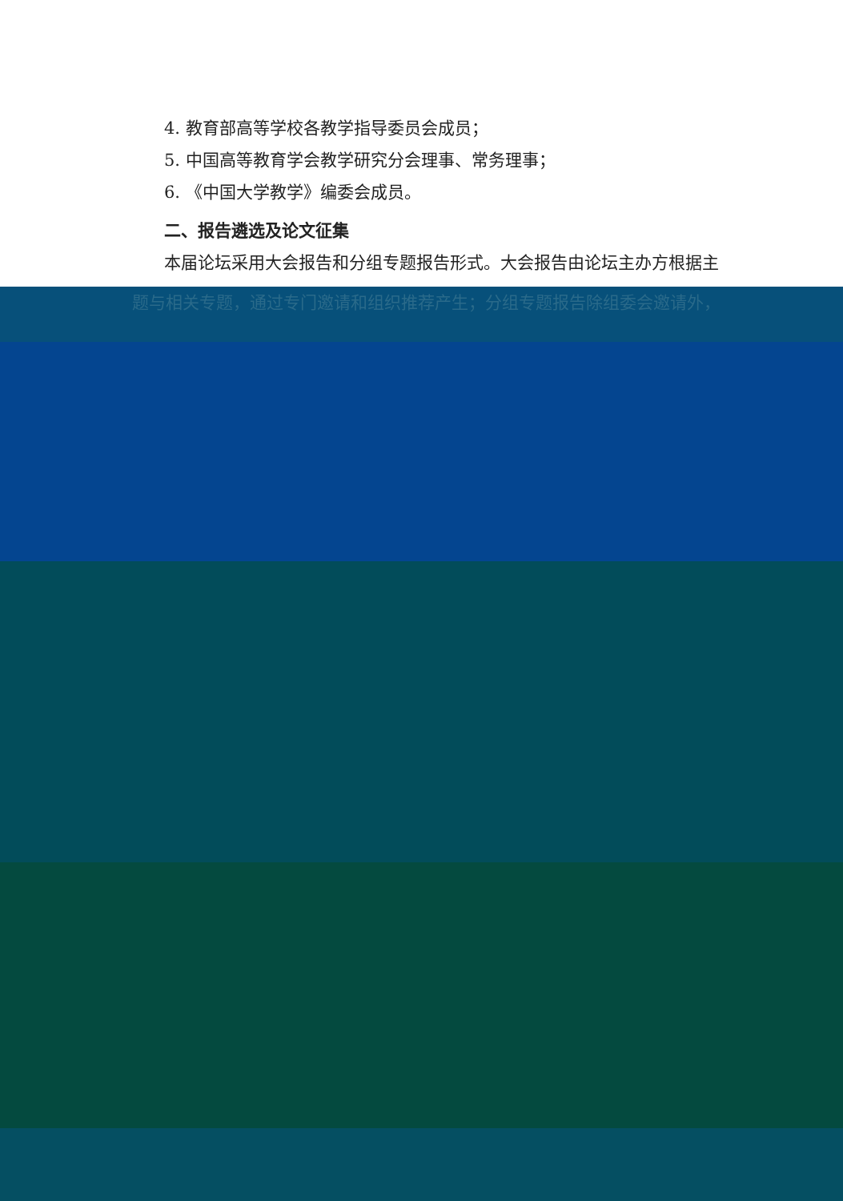4. 教育部高等学校各教学指导委员会成员；
5. 中国高等教育学会教学研究分会理事、常务理事；
6. 《中国大学教学》编委会成员。
二、报告遴选及论文征集
本届论坛采用大会报告和分组专题报告形式。大会报告由论坛主办方根据主
题与相关专题，通过专门邀请和组织推荐产生；分组专题报告除组委会邀请外，